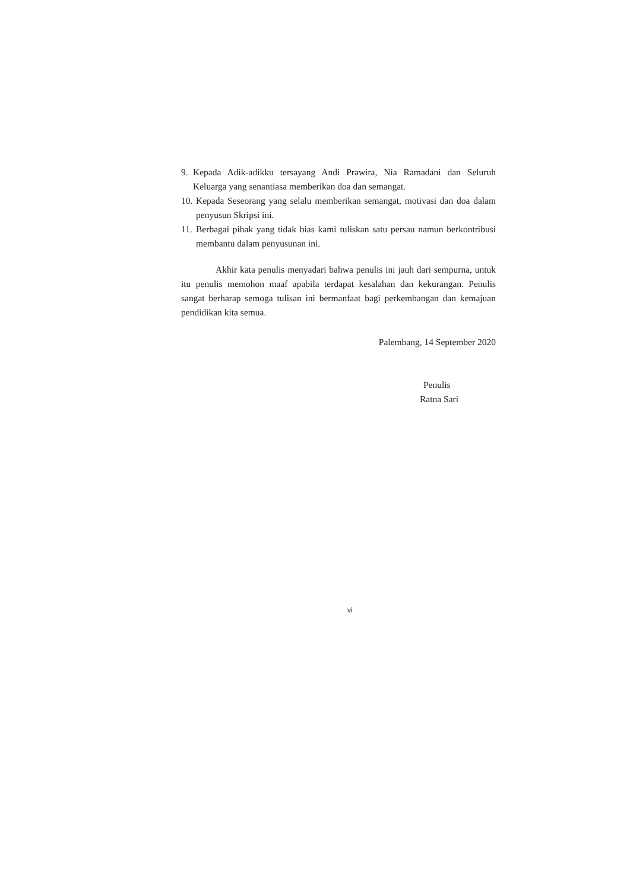9. Kepada Adik-adikku tersayang Andi Prawira, Nia Ramadani dan Seluruh Keluarga yang senantiasa memberikan doa dan semangat.
10. Kepada Seseorang yang selalu memberikan semangat, motivasi dan doa dalam penyusun Skripsi ini.
11. Berbagai pihak yang tidak bias kami tuliskan satu persau namun berkontribusi membantu dalam penyusunan ini.
Akhir kata penulis menyadari bahwa penulis ini jauh dari sempurna, untuk itu penulis memohon maaf apabila terdapat kesalahan dan kekurangan. Penulis sangat berharap semoga tulisan ini bermanfaat bagi perkembangan dan kemajuan pendidikan kita semua.
Palembang, 14 September 2020
Penulis
Ratna Sari
vi